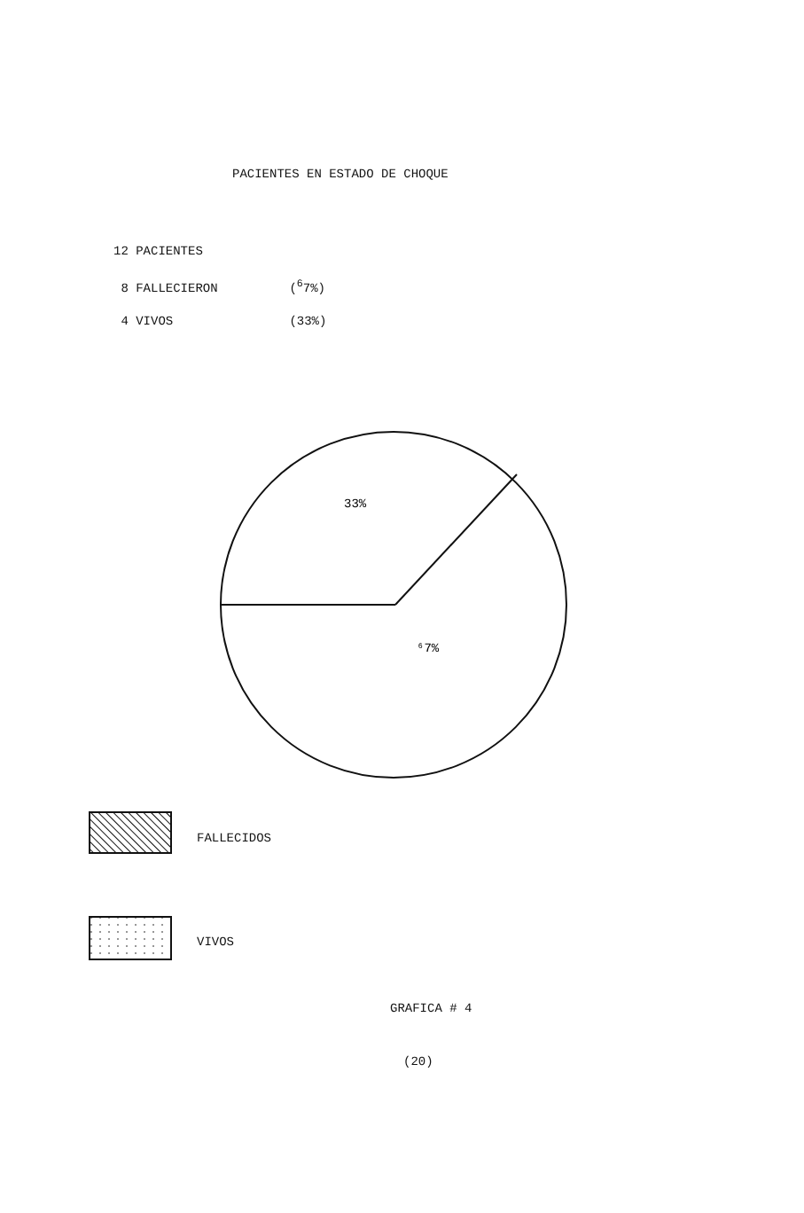33%
⁶7%
PACIENTES EN ESTADO DE CHOQUE
12 PACIENTES
8 FALLECIERON (<sup>6</sup>7%)
4 VIVOS (33%)
FALLECIDOS
VIVOS
GRAFICA # 4
(20)